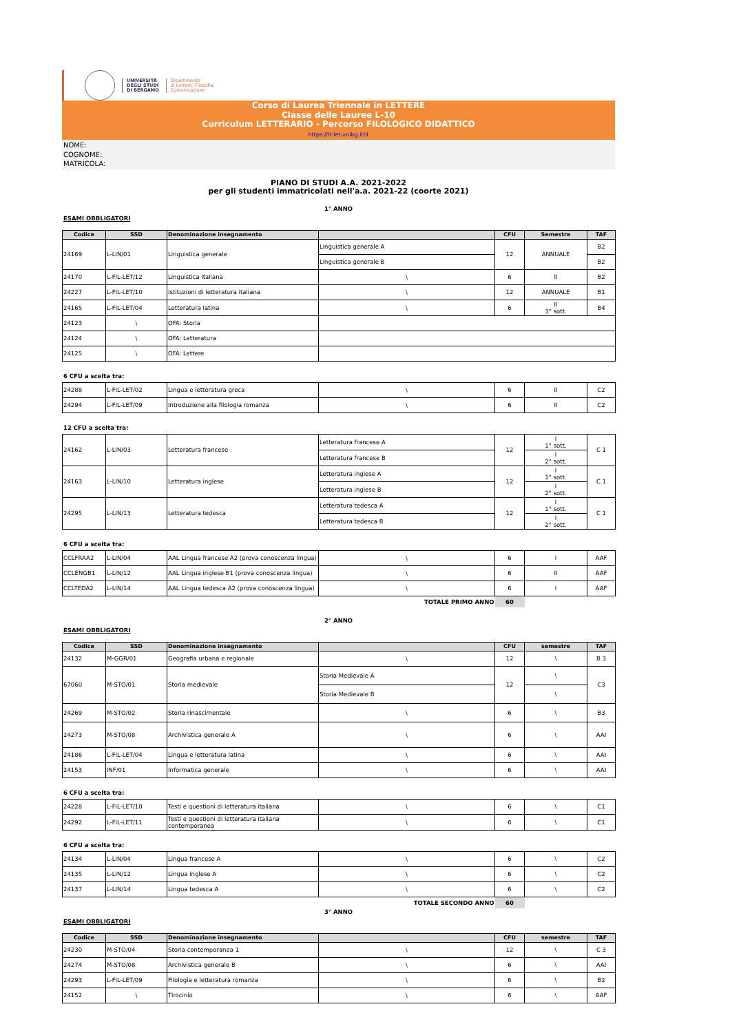UNIVERSITÀ
DEGLI STUDI
DI BERGAMO
Dipartimento
di Lettere, Filosofia,
Comunicazione
Corso di Laurea Triennale in LETTERE
Classe delle Lauree L-10
Curriculum LETTERARIO - Percorso FILOLOGICO DIDATTICO
https://lt-let.unibg.it/it
NOME:
COGNOME:
MATRICOLA:
PIANO DI STUDI A.A. 2021-2022
per gli studenti immatricolati nell'a.a. 2021-22 (coorte 2021)
1° ANNO
ESAMI OBBLIGATORI
| Codice | SSD | Denominazione insegnamento | | CFU | Semestre | TAF |
| --- | --- | --- | --- | --- | --- | --- |
| 24169 | L-LIN/01 | Linguistica generale | Linguistica generale A | 12 | ANNUALE | B2 |
| | | | Linguistica generale B | | | B2 |
| 24170 | L-FIL-LET/12 | Linguistica italiana | \ | 6 | II | B2 |
| 24227 | L-FIL-LET/10 | Istituzioni di letteratura italiana | \ | 12 | ANNUALE | B1 |
| 24165 | L-FIL-LET/04 | Letteratura latina | \ | 6 | II 3° sott. | B4 |
| 24123 | \ | OFA: Storia | | | | |
| 24124 | \ | OFA: Letteratura | | | | |
| 24125 | \ | OFA: Lettere | | | | |
6 CFU a scelta tra:
| 24288 | L-FIL-LET/02 | Lingua e letteratura greca | \ | 6 | II | C2 |
| 24294 | L-FIL-LET/09 | Introduzione alla filologia romanza | \ | 6 | II | C2 |
12 CFU a scelta tra:
| 24162 | L-LIN/03 | Letteratura francese | Letteratura francese A | 12 | I 1° sott. | C 1 |
| | | | Letteratura francese B | | I 2° sott. | |
| 24163 | L-LIN/10 | Letteratura inglese | Letteratura inglese A | 12 | I 1° sott. | C 1 |
| | | | Letteratura inglese B | | I 2° sott. | |
| 24295 | L-LIN/13 | Letteratura tedesca | Letteratura tedesca A | 12 | I 1° sott. | C 1 |
| | | | Letteratura tedesca B | | I 2° sott. | |
6 CFU a scelta tra:
| CCLFRAA2 | L-LIN/04 | AAL Lingua francese A2 (prova conoscenza lingua) | \ | 6 | I | AAF |
| CCLENGB1 | L-LIN/12 | AAL Lingua inglese B1 (prova conoscenza lingua) | \ | 6 | II | AAF |
| CCLTEDA2 | L-LIN/14 | AAL Lingua tedesca A2 (prova conoscenza lingua) | \ | 6 | I | AAF |
| TOTALE PRIMO ANNO | | | | 60 | | |
2° ANNO
ESAMI OBBLIGATORI
| Codice | SSD | Denominazione insegnamento | | CFU | semestre | TAF |
| --- | --- | --- | --- | --- | --- | --- |
| 24132 | M-GGR/01 | Geografia urbana e regionale | \ | 12 | \ | B 3 |
| 67060 | M-STO/01 | Storia medievale | Storia Medievale A | 12 | \ | C3 |
| | | | Storia Medievale B | | \ | |
| 24269 | M-STO/02 | Storia rinascimentale | \ | 6 | \ | B3 |
| 24273 | M-STO/08 | Archivistica generale A | \ | 6 | \ | AAI |
| 24186 | L-FIL-LET/04 | Lingua e letteratura latina | \ | 6 | \ | AAI |
| 24153 | INF/01 | Informatica generale | \ | 6 | \ | AAI |
6 CFU a scelta tra:
| 24228 | L-FIL-LET/10 | Testi e questioni di letteratura italiana | \ | 6 | \ | C1 |
| 24292 | L-FIL-LET/11 | Testi e questioni di letteratura italiana contemporanea | \ | 6 | \ | C1 |
6 CFU a scelta tra:
| 24134 | L-LIN/04 | Lingua francese A | \ | 6 | \ | C2 |
| 24135 | L-LIN/12 | Lingua inglese A | \ | 6 | \ | C2 |
| 24137 | L-LIN/14 | Lingua tedesca A | \ | 6 | \ | C2 |
| TOTALE SECONDO ANNO | | | | 60 | | |
3° ANNO
ESAMI OBBLIGATORI
| Codice | SSD | Denominazione insegnamento | | CFU | semestre | TAF |
| --- | --- | --- | --- | --- | --- | --- |
| 24230 | M-STO/04 | Storia contemporanea 1 | \ | 12 | \ | C 3 |
| 24274 | M-STO/08 | Archivistica generale B | \ | 6 | \ | AAI |
| 24293 | L-FIL-LET/09 | Filologia e letteratura romanza | \ | 6 | \ | B2 |
| 24152 | \ | Tirocinio | \ | 6 | \ | AAF |